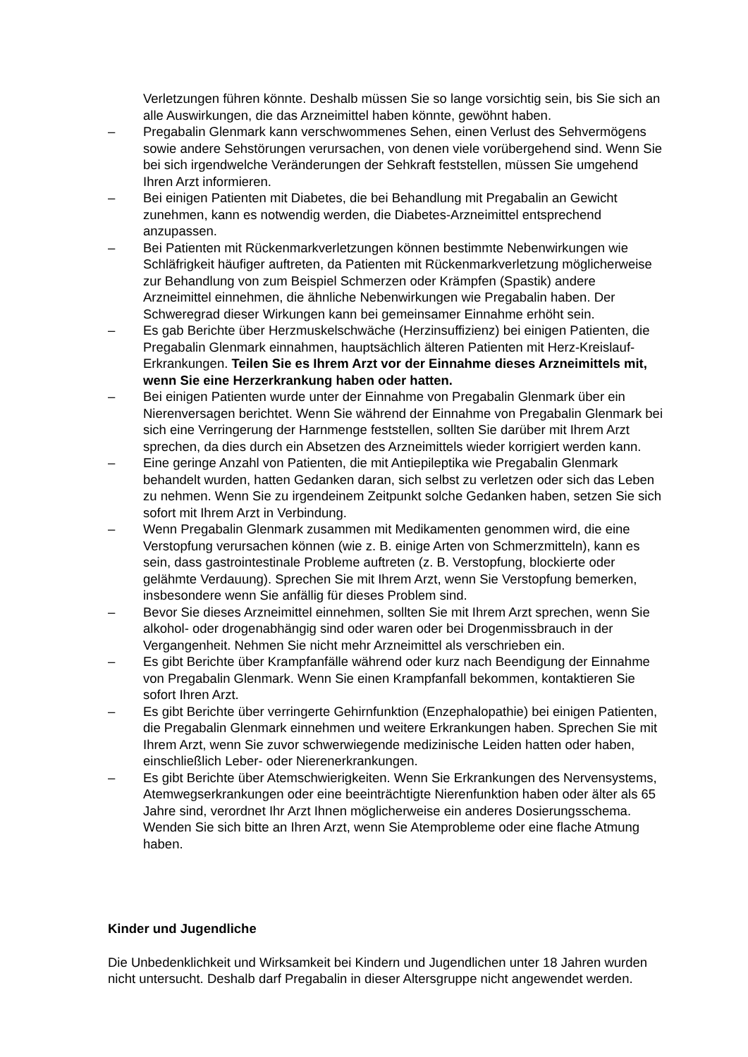Verletzungen führen könnte. Deshalb müssen Sie so lange vorsichtig sein, bis Sie sich an alle Auswirkungen, die das Arzneimittel haben könnte, gewöhnt haben.
– Pregabalin Glenmark kann verschwommenes Sehen, einen Verlust des Sehvermögens sowie andere Sehstörungen verursachen, von denen viele vorübergehend sind. Wenn Sie bei sich irgendwelche Veränderungen der Sehkraft feststellen, müssen Sie umgehend Ihren Arzt informieren.
– Bei einigen Patienten mit Diabetes, die bei Behandlung mit Pregabalin an Gewicht zunehmen, kann es notwendig werden, die Diabetes-Arzneimittel entsprechend anzupassen.
– Bei Patienten mit Rückenmarkverletzungen können bestimmte Nebenwirkungen wie Schläfrigkeit häufiger auftreten, da Patienten mit Rückenmarkverletzung möglicherweise zur Behandlung von zum Beispiel Schmerzen oder Krämpfen (Spastik) andere Arzneimittel einnehmen, die ähnliche Nebenwirkungen wie Pregabalin haben. Der Schweregrad dieser Wirkungen kann bei gemeinsamer Einnahme erhöht sein.
– Es gab Berichte über Herzmuskelschwäche (Herzinsuffizienz) bei einigen Patienten, die Pregabalin Glenmark einnahmen, hauptsächlich älteren Patienten mit Herz-Kreislauf-Erkrankungen. Teilen Sie es Ihrem Arzt vor der Einnahme dieses Arzneimittels mit, wenn Sie eine Herzerkrankung haben oder hatten.
– Bei einigen Patienten wurde unter der Einnahme von Pregabalin Glenmark über ein Nierenversagen berichtet. Wenn Sie während der Einnahme von Pregabalin Glenmark bei sich eine Verringerung der Harnmenge feststellen, sollten Sie darüber mit Ihrem Arzt sprechen, da dies durch ein Absetzen des Arzneimittels wieder korrigiert werden kann.
– Eine geringe Anzahl von Patienten, die mit Antiepileptika wie Pregabalin Glenmark behandelt wurden, hatten Gedanken daran, sich selbst zu verletzen oder sich das Leben zu nehmen. Wenn Sie zu irgendeinem Zeitpunkt solche Gedanken haben, setzen Sie sich sofort mit Ihrem Arzt in Verbindung.
– Wenn Pregabalin Glenmark zusammen mit Medikamenten genommen wird, die eine Verstopfung verursachen können (wie z. B. einige Arten von Schmerzmitteln), kann es sein, dass gastrointestinale Probleme auftreten (z. B. Verstopfung, blockierte oder gelähmte Verdauung). Sprechen Sie mit Ihrem Arzt, wenn Sie Verstopfung bemerken, insbesondere wenn Sie anfällig für dieses Problem sind.
– Bevor Sie dieses Arzneimittel einnehmen, sollten Sie mit Ihrem Arzt sprechen, wenn Sie alkohol- oder drogenabhängig sind oder waren oder bei Drogenmissbrauch in der Vergangenheit. Nehmen Sie nicht mehr Arzneimittel als verschrieben ein.
– Es gibt Berichte über Krampfanfälle während oder kurz nach Beendigung der Einnahme von Pregabalin Glenmark. Wenn Sie einen Krampfanfall bekommen, kontaktieren Sie sofort Ihren Arzt.
– Es gibt Berichte über verringerte Gehirnfunktion (Enzephalopathie) bei einigen Patienten, die Pregabalin Glenmark einnehmen und weitere Erkrankungen haben. Sprechen Sie mit Ihrem Arzt, wenn Sie zuvor schwerwiegende medizinische Leiden hatten oder haben, einschließlich Leber- oder Nierenerkrankungen.
– Es gibt Berichte über Atemschwierigkeiten. Wenn Sie Erkrankungen des Nervensystems, Atemwegserkrankungen oder eine beeinträchtigte Nierenfunktion haben oder älter als 65 Jahre sind, verordnet Ihr Arzt Ihnen möglicherweise ein anderes Dosierungsschema. Wenden Sie sich bitte an Ihren Arzt, wenn Sie Atemprobleme oder eine flache Atmung haben.
Kinder und Jugendliche
Die Unbedenklichkeit und Wirksamkeit bei Kindern und Jugendlichen unter 18 Jahren wurden nicht untersucht. Deshalb darf Pregabalin in dieser Altersgruppe nicht angewendet werden.